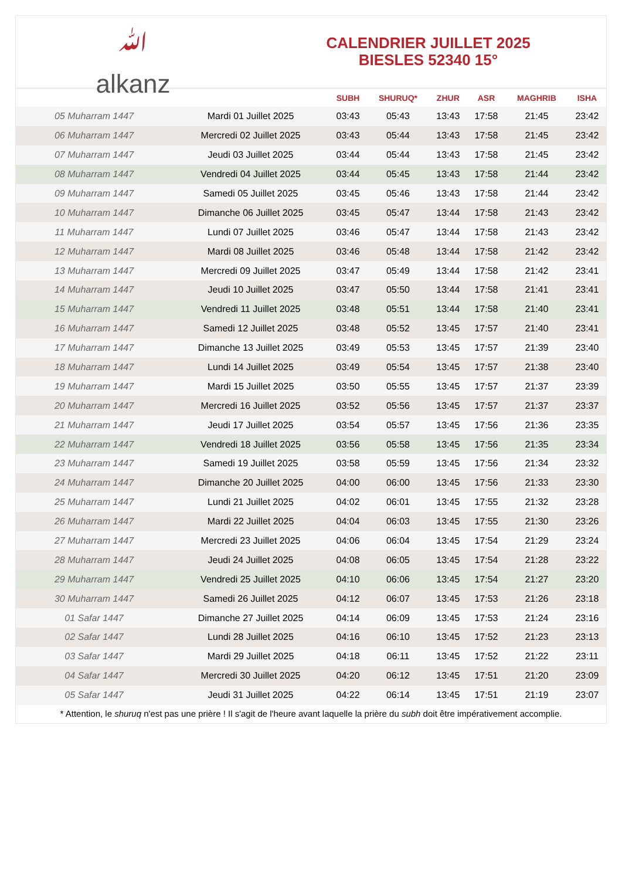ﷲ
alkanz
CALENDRIER JUILLET 2025
BIESLES 52340 15°
| | | SUBH | SHURUQ* | ZHUR | ASR | MAGHRIB | ISHA |
| --- | --- | --- | --- | --- | --- | --- | --- |
| 05 Muharram 1447 | Mardi 01 Juillet 2025 | 03:43 | 05:43 | 13:43 | 17:58 | 21:45 | 23:42 |
| 06 Muharram 1447 | Mercredi 02 Juillet 2025 | 03:43 | 05:44 | 13:43 | 17:58 | 21:45 | 23:42 |
| 07 Muharram 1447 | Jeudi 03 Juillet 2025 | 03:44 | 05:44 | 13:43 | 17:58 | 21:45 | 23:42 |
| 08 Muharram 1447 | Vendredi 04 Juillet 2025 | 03:44 | 05:45 | 13:43 | 17:58 | 21:44 | 23:42 |
| 09 Muharram 1447 | Samedi 05 Juillet 2025 | 03:45 | 05:46 | 13:43 | 17:58 | 21:44 | 23:42 |
| 10 Muharram 1447 | Dimanche 06 Juillet 2025 | 03:45 | 05:47 | 13:44 | 17:58 | 21:43 | 23:42 |
| 11 Muharram 1447 | Lundi 07 Juillet 2025 | 03:46 | 05:47 | 13:44 | 17:58 | 21:43 | 23:42 |
| 12 Muharram 1447 | Mardi 08 Juillet 2025 | 03:46 | 05:48 | 13:44 | 17:58 | 21:42 | 23:42 |
| 13 Muharram 1447 | Mercredi 09 Juillet 2025 | 03:47 | 05:49 | 13:44 | 17:58 | 21:42 | 23:41 |
| 14 Muharram 1447 | Jeudi 10 Juillet 2025 | 03:47 | 05:50 | 13:44 | 17:58 | 21:41 | 23:41 |
| 15 Muharram 1447 | Vendredi 11 Juillet 2025 | 03:48 | 05:51 | 13:44 | 17:58 | 21:40 | 23:41 |
| 16 Muharram 1447 | Samedi 12 Juillet 2025 | 03:48 | 05:52 | 13:45 | 17:57 | 21:40 | 23:41 |
| 17 Muharram 1447 | Dimanche 13 Juillet 2025 | 03:49 | 05:53 | 13:45 | 17:57 | 21:39 | 23:40 |
| 18 Muharram 1447 | Lundi 14 Juillet 2025 | 03:49 | 05:54 | 13:45 | 17:57 | 21:38 | 23:40 |
| 19 Muharram 1447 | Mardi 15 Juillet 2025 | 03:50 | 05:55 | 13:45 | 17:57 | 21:37 | 23:39 |
| 20 Muharram 1447 | Mercredi 16 Juillet 2025 | 03:52 | 05:56 | 13:45 | 17:57 | 21:37 | 23:37 |
| 21 Muharram 1447 | Jeudi 17 Juillet 2025 | 03:54 | 05:57 | 13:45 | 17:56 | 21:36 | 23:35 |
| 22 Muharram 1447 | Vendredi 18 Juillet 2025 | 03:56 | 05:58 | 13:45 | 17:56 | 21:35 | 23:34 |
| 23 Muharram 1447 | Samedi 19 Juillet 2025 | 03:58 | 05:59 | 13:45 | 17:56 | 21:34 | 23:32 |
| 24 Muharram 1447 | Dimanche 20 Juillet 2025 | 04:00 | 06:00 | 13:45 | 17:56 | 21:33 | 23:30 |
| 25 Muharram 1447 | Lundi 21 Juillet 2025 | 04:02 | 06:01 | 13:45 | 17:55 | 21:32 | 23:28 |
| 26 Muharram 1447 | Mardi 22 Juillet 2025 | 04:04 | 06:03 | 13:45 | 17:55 | 21:30 | 23:26 |
| 27 Muharram 1447 | Mercredi 23 Juillet 2025 | 04:06 | 06:04 | 13:45 | 17:54 | 21:29 | 23:24 |
| 28 Muharram 1447 | Jeudi 24 Juillet 2025 | 04:08 | 06:05 | 13:45 | 17:54 | 21:28 | 23:22 |
| 29 Muharram 1447 | Vendredi 25 Juillet 2025 | 04:10 | 06:06 | 13:45 | 17:54 | 21:27 | 23:20 |
| 30 Muharram 1447 | Samedi 26 Juillet 2025 | 04:12 | 06:07 | 13:45 | 17:53 | 21:26 | 23:18 |
| 01 Safar 1447 | Dimanche 27 Juillet 2025 | 04:14 | 06:09 | 13:45 | 17:53 | 21:24 | 23:16 |
| 02 Safar 1447 | Lundi 28 Juillet 2025 | 04:16 | 06:10 | 13:45 | 17:52 | 21:23 | 23:13 |
| 03 Safar 1447 | Mardi 29 Juillet 2025 | 04:18 | 06:11 | 13:45 | 17:52 | 21:22 | 23:11 |
| 04 Safar 1447 | Mercredi 30 Juillet 2025 | 04:20 | 06:12 | 13:45 | 17:51 | 21:20 | 23:09 |
| 05 Safar 1447 | Jeudi 31 Juillet 2025 | 04:22 | 06:14 | 13:45 | 17:51 | 21:19 | 23:07 |
* Attention, le shuruq n'est pas une prière ! Il s'agit de l'heure avant laquelle la prière du subh doit être impérativement accomplie.